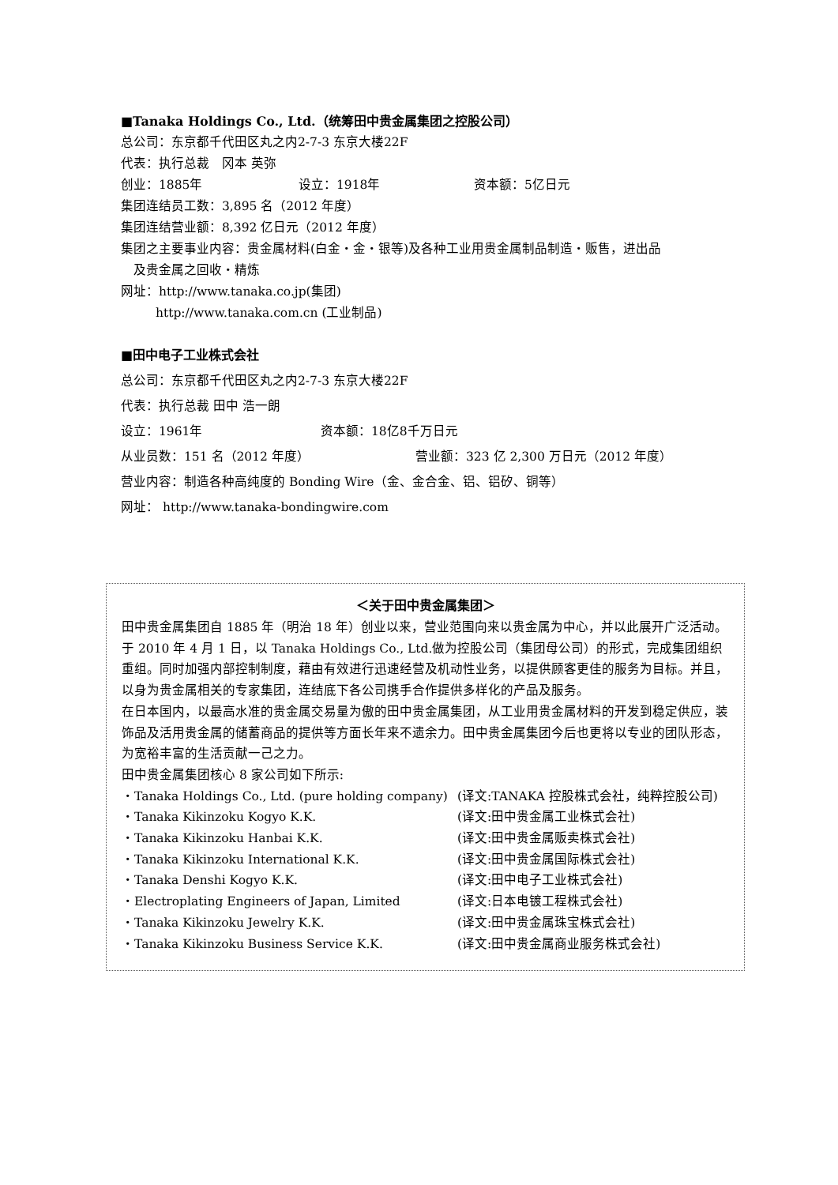■Tanaka Holdings Co., Ltd.（统筹田中贵金属集团之控股公司）
总公司：东京都千代田区丸之内2-7-3 东京大楼22F
代表：执行总裁　冈本 英弥
创业：1885年 设立：1918年 资本额：5亿日元
集团连结员工数：3,895 名（2012 年度）
集团连结营业额：8,392 亿日元（2012 年度）
集团之主要事业内容：贵金属材料(白金・金・银等)及各种工业用贵金属制品制造・贩售，进出品
　及贵金属之回收・精炼
网址：http://www.tanaka.co.jp(集团)
http://www.tanaka.com.cn (工业制品)
■田中电子工业株式会社
总公司：东京都千代田区丸之内2-7-3 东京大楼22F
代表：执行总裁 田中 浩一朗
设立：1961年 资本额：18亿8千万日元
从业员数：151 名（2012 年度） 营业额：323 亿 2,300 万日元（2012 年度）
营业内容：制造各种高纯度的 Bonding Wire（金、金合金、铝、铝矽、铜等）
网址： http://www.tanaka-bondingwire.com
＜关于田中贵金属集团＞
田中贵金属集团自 1885 年（明治 18 年）创业以来，营业范围向来以贵金属为中心，并以此展开广泛活动。于 2010 年 4 月 1 日，以 Tanaka Holdings Co., Ltd.做为控股公司（集团母公司）的形式，完成集团组织重组。同时加强内部控制制度，藉由有效进行迅速经营及机动性业务，以提供顾客更佳的服务为目标。并且，以身为贵金属相关的专家集团，连结底下各公司携手合作提供多样化的产品及服务。
在日本国内，以最高水准的贵金属交易量为傲的田中贵金属集团，从工业用贵金属材料的开发到稳定供应，装饰品及活用贵金属的储蓄商品的提供等方面长年来不遗余力。田中贵金属集团今后也更将以专业的团队形态，为宽裕丰富的生活贡献一己之力。
田中贵金属集团核心 8 家公司如下所示:
・Tanaka Holdings Co., Ltd. (pure holding company) (译文:TANAKA 控股株式会社，纯粹控股公司)
・Tanaka Kikinzoku Kogyo K.K. (译文:田中贵金属工业株式会社)
・Tanaka Kikinzoku Hanbai K.K. (译文:田中贵金属贩卖株式会社)
・Tanaka Kikinzoku International K.K. (译文:田中贵金属国际株式会社)
・Tanaka Denshi Kogyo K.K. (译文:田中电子工业株式会社)
・Electroplating Engineers of Japan, Limited (译文:日本电镀工程株式会社)
・Tanaka Kikinzoku Jewelry K.K. (译文:田中贵金属珠宝株式会社)
・Tanaka Kikinzoku Business Service K.K. (译文:田中贵金属商业服务株式会社)